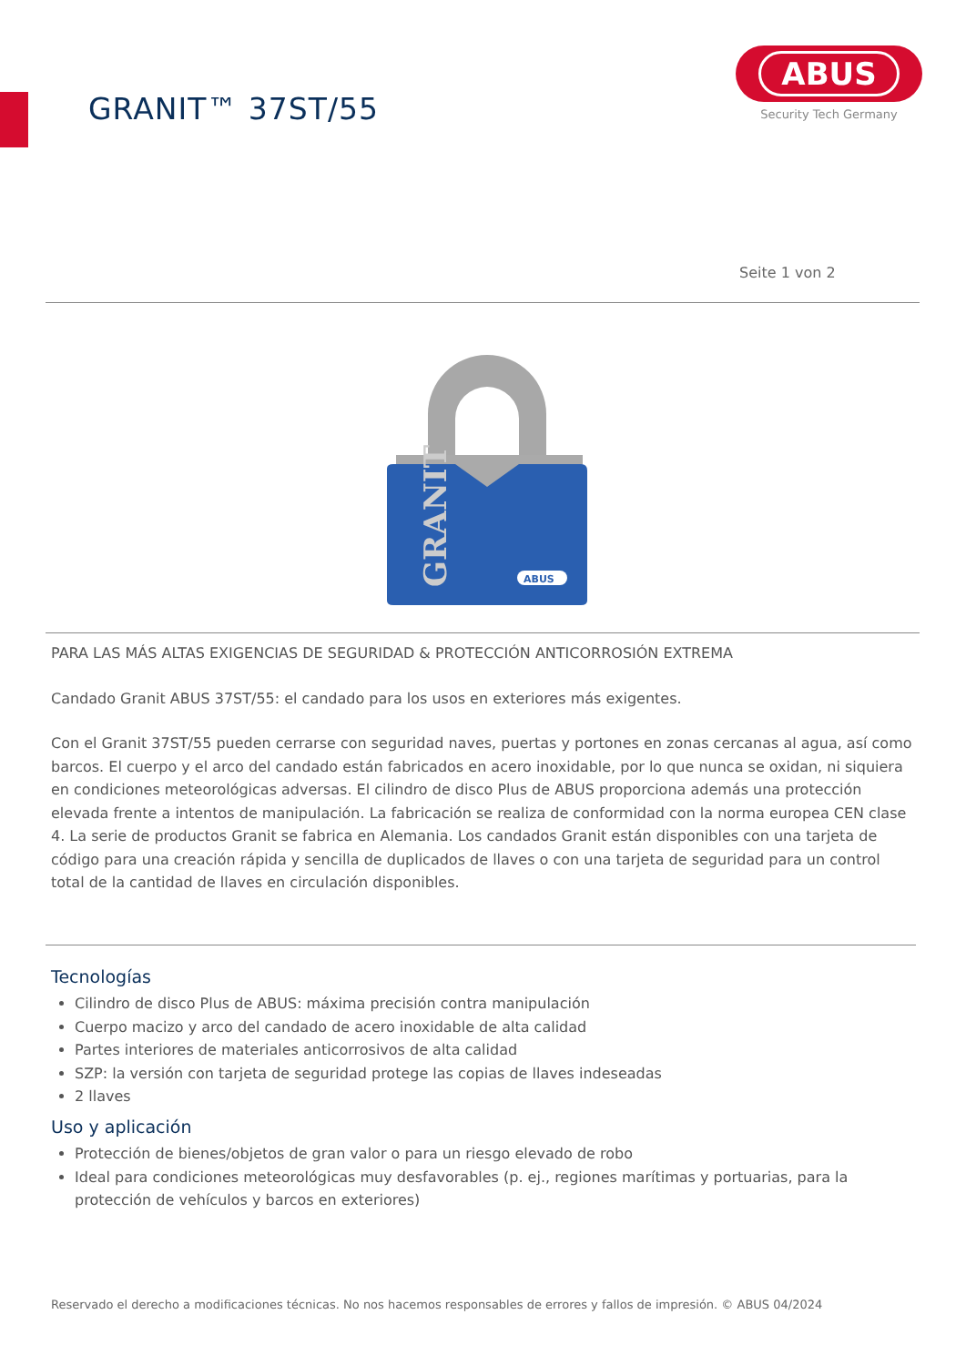GRANIT™ 37ST/55
ABUS
Security Tech Germany
Seite 1 von 2
GRANIT
ABUS
PARA LAS MÁS ALTAS EXIGENCIAS DE SEGURIDAD & PROTECCIÓN ANTICORROSIÓN EXTREMA
Candado Granit ABUS 37ST/55: el candado para los usos en exteriores más exigentes.
Con el Granit 37ST/55 pueden cerrarse con seguridad naves, puertas y portones en zonas cercanas al agua, así como barcos. El cuerpo y el arco del candado están fabricados en acero inoxidable, por lo que nunca se oxidan, ni siquiera en condiciones meteorológicas adversas. El cilindro de disco Plus de ABUS proporciona además una protección elevada frente a intentos de manipulación. La fabricación se realiza de conformidad con la norma europea CEN clase 4. La serie de productos Granit se fabrica en Alemania. Los candados Granit están disponibles con una tarjeta de código para una creación rápida y sencilla de duplicados de llaves o con una tarjeta de seguridad para un control total de la cantidad de llaves en circulación disponibles.
Tecnologías
Cilindro de disco Plus de ABUS: máxima precisión contra manipulación
Cuerpo macizo y arco del candado de acero inoxidable de alta calidad
Partes interiores de materiales anticorrosivos de alta calidad
SZP: la versión con tarjeta de seguridad protege las copias de llaves indeseadas
2 llaves
Uso y aplicación
Protección de bienes/objetos de gran valor o para un riesgo elevado de robo
Ideal para condiciones meteorológicas muy desfavorables (p. ej., regiones marítimas y portuarias, para la protección de vehículos y barcos en exteriores)
Reservado el derecho a modificaciones técnicas. No nos hacemos responsables de errores y fallos de impresión. © ABUS 04/2024